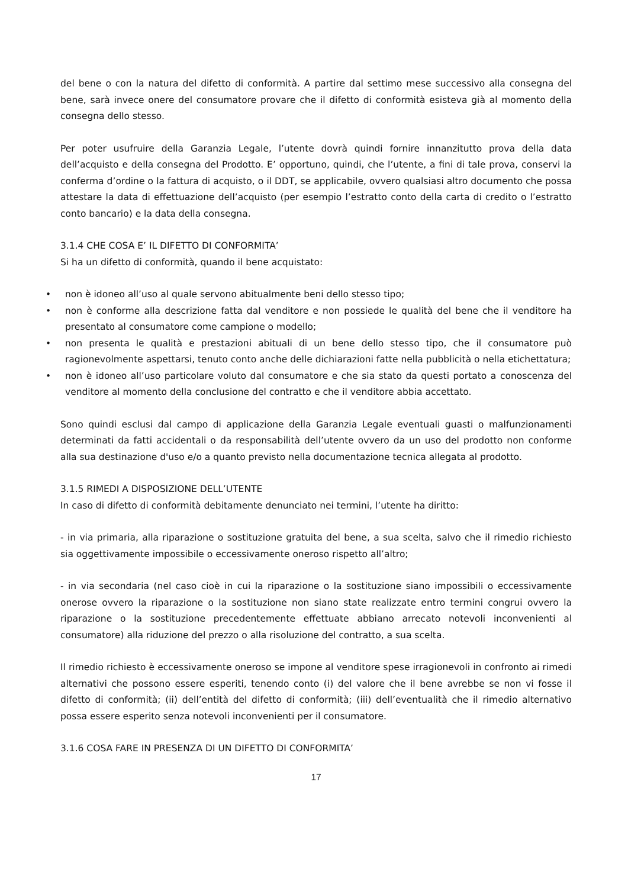del bene o con la natura del difetto di conformità. A partire dal settimo mese successivo alla consegna del bene, sarà invece onere del consumatore provare che il difetto di conformità esisteva già al momento della consegna dello stesso.
Per poter usufruire della Garanzia Legale, l’utente dovrà quindi fornire innanzitutto prova della data dell’acquisto e della consegna del Prodotto. E’ opportuno, quindi, che l’utente, a fini di tale prova, conservi la conferma d’ordine o la fattura di acquisto, o il DDT, se applicabile, ovvero qualsiasi altro documento che possa attestare la data di effettuazione dell’acquisto (per esempio l’estratto conto della carta di credito o l’estratto conto bancario) e la data della consegna.
3.1.4 CHE COSA E’ IL DIFETTO DI CONFORMITA’
Si ha un difetto di conformità, quando il bene acquistato:
• non è idoneo all’uso al quale servono abitualmente beni dello stesso tipo;
• non è conforme alla descrizione fatta dal venditore e non possiede le qualità del bene che il venditore ha presentato al consumatore come campione o modello;
• non presenta le qualità e prestazioni abituali di un bene dello stesso tipo, che il consumatore può ragionevolmente aspettarsi, tenuto conto anche delle dichiarazioni fatte nella pubblicità o nella etichettatura;
• non è idoneo all’uso particolare voluto dal consumatore e che sia stato da questi portato a conoscenza del venditore al momento della conclusione del contratto e che il venditore abbia accettato.
Sono quindi esclusi dal campo di applicazione della Garanzia Legale eventuali guasti o malfunzionamenti determinati da fatti accidentali o da responsabilità dell’utente ovvero da un uso del prodotto non conforme alla sua destinazione d'uso e/o a quanto previsto nella documentazione tecnica allegata al prodotto.
3.1.5 RIMEDI A DISPOSIZIONE DELL’UTENTE
In caso di difetto di conformità debitamente denunciato nei termini, l’utente ha diritto:
- in via primaria, alla riparazione o sostituzione gratuita del bene, a sua scelta, salvo che il rimedio richiesto sia oggettivamente impossibile o eccessivamente oneroso rispetto all’altro;
- in via secondaria (nel caso cioè in cui la riparazione o la sostituzione siano impossibili o eccessivamente onerose ovvero la riparazione o la sostituzione non siano state realizzate entro termini congrui ovvero la riparazione o la sostituzione precedentemente effettuate abbiano arrecato notevoli inconvenienti al consumatore) alla riduzione del prezzo o alla risoluzione del contratto, a sua scelta.
Il rimedio richiesto è eccessivamente oneroso se impone al venditore spese irragionevoli in confronto ai rimedi alternativi che possono essere esperiti, tenendo conto (i) del valore che il bene avrebbe se non vi fosse il difetto di conformità; (ii) dell’entità del difetto di conformità; (iii) dell’eventualità che il rimedio alternativo possa essere esperito senza notevoli inconvenienti per il consumatore.
3.1.6 COSA FARE IN PRESENZA DI UN DIFETTO DI CONFORMITA’
17